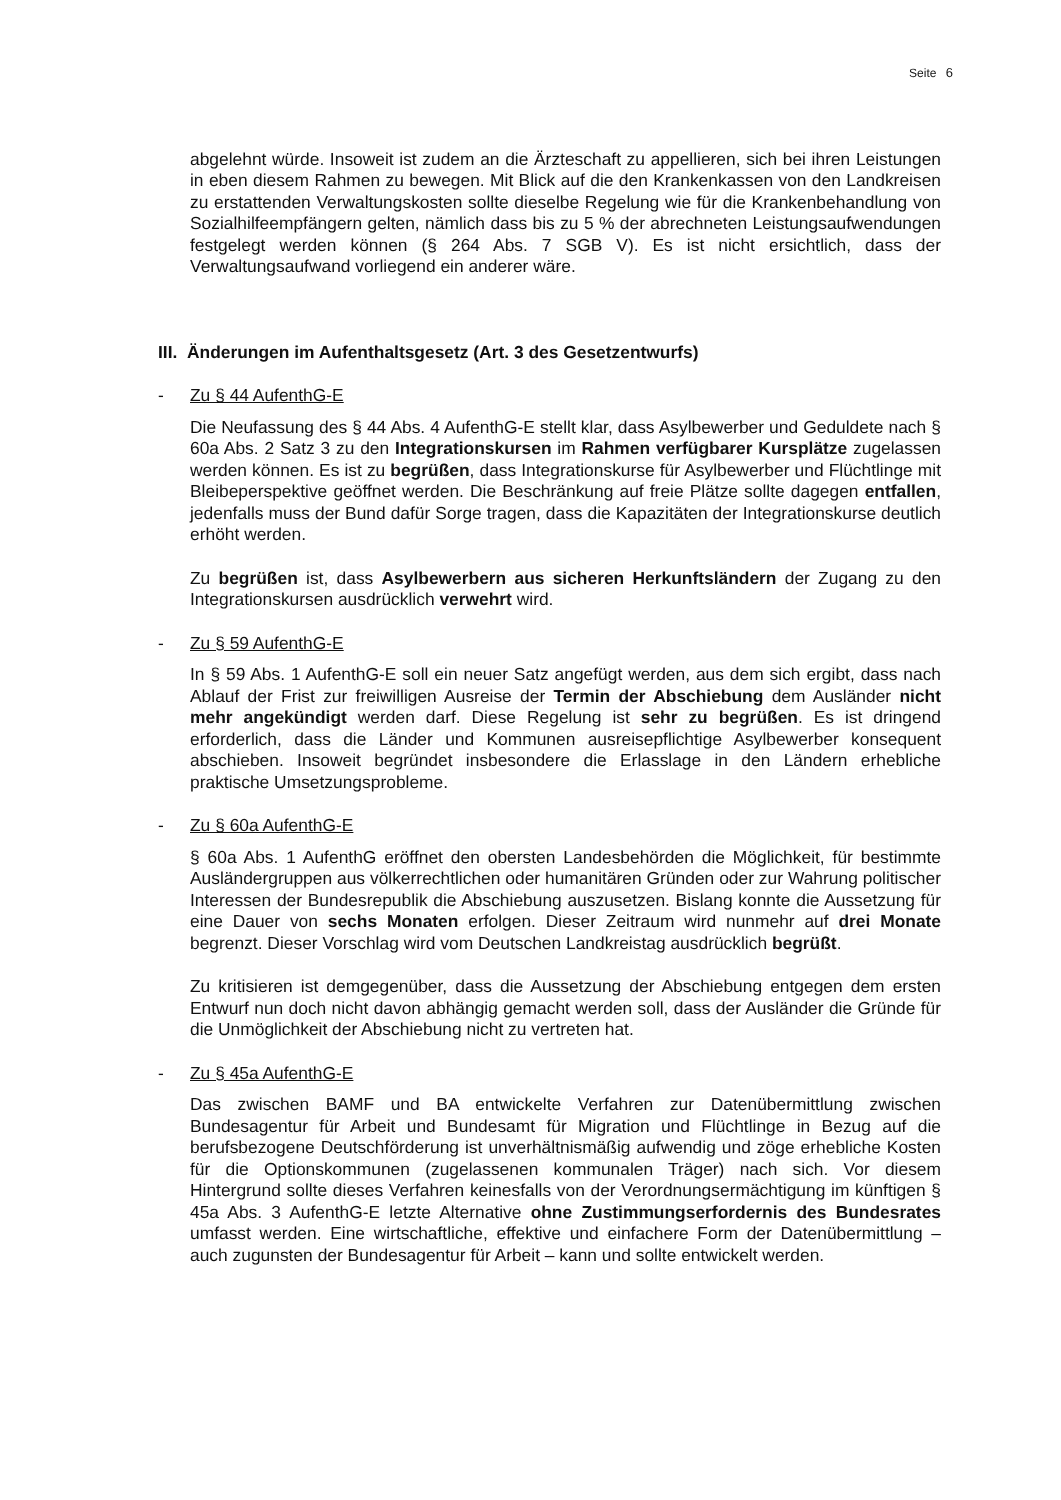Seite 6
abgelehnt würde. Insoweit ist zudem an die Ärzteschaft zu appellieren, sich bei ihren Leistungen in eben diesem Rahmen zu bewegen. Mit Blick auf die den Krankenkassen von den Landkreisen zu erstattenden Verwaltungskosten sollte dieselbe Regelung wie für die Krankenbehandlung von Sozialhilfeempfängern gelten, nämlich dass bis zu 5 % der abrechneten Leistungsaufwendungen festgelegt werden können (§ 264 Abs. 7 SGB V). Es ist nicht ersichtlich, dass der Verwaltungsaufwand vorliegend ein anderer wäre.
III. Änderungen im Aufenthaltsgesetz (Art. 3 des Gesetzentwurfs)
- Zu § 44 AufenthG-E
Die Neufassung des § 44 Abs. 4 AufenthG-E stellt klar, dass Asylbewerber und Geduldete nach § 60a Abs. 2 Satz 3 zu den Integrationskursen im Rahmen verfügbarer Kursplätze zugelassen werden können. Es ist zu begrüßen, dass Integrationskurse für Asylbewerber und Flüchtlinge mit Bleibeperspektive geöffnet werden. Die Beschränkung auf freie Plätze sollte dagegen entfallen, jedenfalls muss der Bund dafür Sorge tragen, dass die Kapazitäten der Integrationskurse deutlich erhöht werden.
Zu begrüßen ist, dass Asylbewerbern aus sicheren Herkunftsländern der Zugang zu den Integrationskursen ausdrücklich verwehrt wird.
- Zu § 59 AufenthG-E
In § 59 Abs. 1 AufenthG-E soll ein neuer Satz angefügt werden, aus dem sich ergibt, dass nach Ablauf der Frist zur freiwilligen Ausreise der Termin der Abschiebung dem Ausländer nicht mehr angekündigt werden darf. Diese Regelung ist sehr zu begrüßen. Es ist dringend erforderlich, dass die Länder und Kommunen ausreisepflichtige Asylbewerber konsequent abschieben. Insoweit begründet insbesondere die Erlasslage in den Ländern erhebliche praktische Umsetzungsprobleme.
- Zu § 60a AufenthG-E
§ 60a Abs. 1 AufenthG eröffnet den obersten Landesbehörden die Möglichkeit, für bestimmte Ausländergruppen aus völkerrechtlichen oder humanitären Gründen oder zur Wahrung politischer Interessen der Bundesrepublik die Abschiebung auszusetzen. Bislang konnte die Aussetzung für eine Dauer von sechs Monaten erfolgen. Dieser Zeitraum wird nunmehr auf drei Monate begrenzt. Dieser Vorschlag wird vom Deutschen Landkreistag ausdrücklich begrüßt.
Zu kritisieren ist demgegenüber, dass die Aussetzung der Abschiebung entgegen dem ersten Entwurf nun doch nicht davon abhängig gemacht werden soll, dass der Ausländer die Gründe für die Unmöglichkeit der Abschiebung nicht zu vertreten hat.
- Zu § 45a AufenthG-E
Das zwischen BAMF und BA entwickelte Verfahren zur Datenübermittlung zwischen Bundesagentur für Arbeit und Bundesamt für Migration und Flüchtlinge in Bezug auf die berufsbezogene Deutschförderung ist unverhältnismäßig aufwendig und zöge erhebliche Kosten für die Optionskommunen (zugelassenen kommunalen Träger) nach sich. Vor diesem Hintergrund sollte dieses Verfahren keinesfalls von der Verordnungsermächtigung im künftigen § 45a Abs. 3 AufenthG-E letzte Alternative ohne Zustimmungserfordernis des Bundesrates umfasst werden. Eine wirtschaftliche, effektive und einfachere Form der Datenübermittlung – auch zugunsten der Bundesagentur für Arbeit – kann und sollte entwickelt werden.